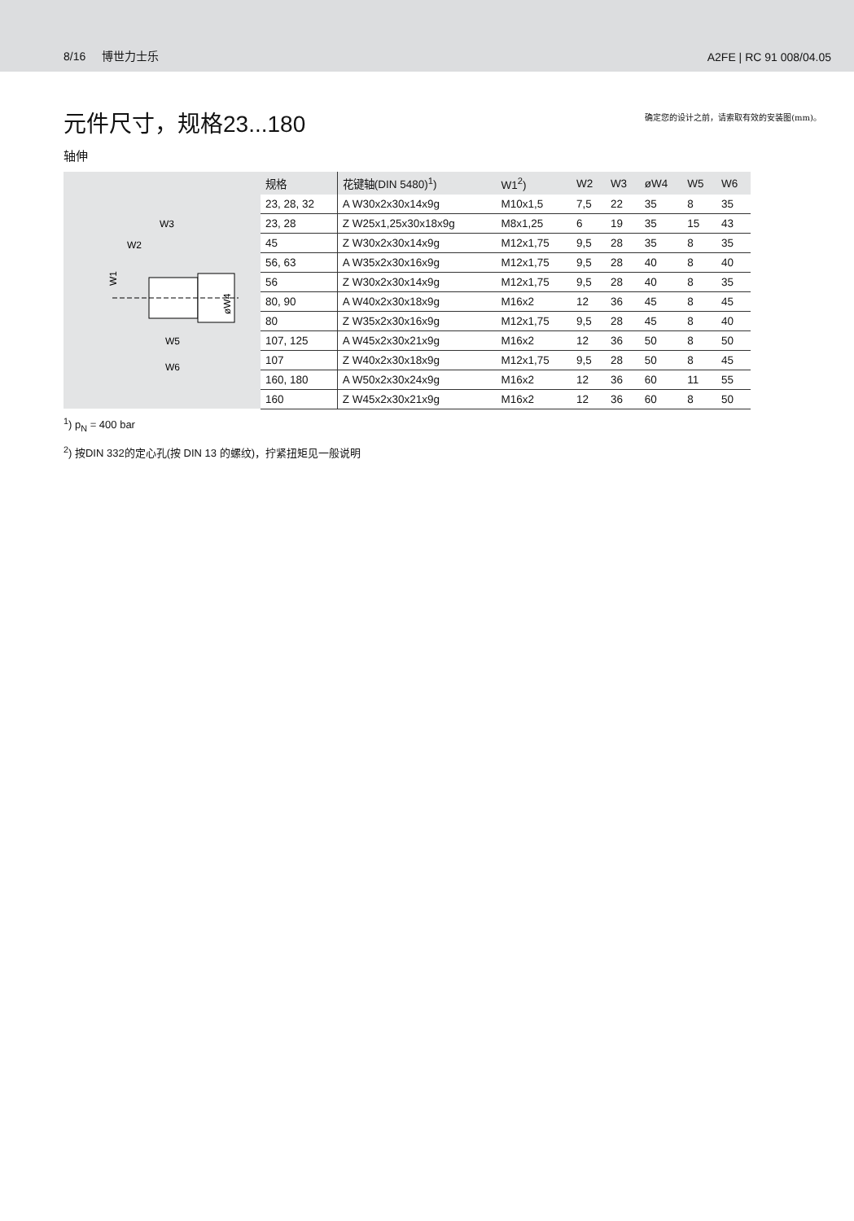8/16 博世力士乐 A2FE | RC 91 008/04.05
元件尺寸，规格23...180
确定您的设计之前，请索取有效的安装图(mm)。
轴伸
W3
W2
W1
øW4
W5
W6
| 规格 | 花键轴(DIN 5480)<sup>1</sup>) | W1<sup>2</sup>) | W2 | W3 | øW4 | W5 | W6 |
| --- | --- | --- | --- | --- | --- | --- | --- |
| 23, 28, 32 | A W30x2x30x14x9g | M10x1,5 | 7,5 | 22 | 35 | 8 | 35 |
| 23, 28 | Z W25x1,25x30x18x9g | M8x1,25 | 6 | 19 | 35 | 15 | 43 |
| 45 | Z W30x2x30x14x9g | M12x1,75 | 9,5 | 28 | 35 | 8 | 35 |
| 56, 63 | A W35x2x30x16x9g | M12x1,75 | 9,5 | 28 | 40 | 8 | 40 |
| 56 | Z W30x2x30x14x9g | M12x1,75 | 9,5 | 28 | 40 | 8 | 35 |
| 80, 90 | A W40x2x30x18x9g | M16x2 | 12 | 36 | 45 | 8 | 45 |
| 80 | Z W35x2x30x16x9g | M12x1,75 | 9,5 | 28 | 45 | 8 | 40 |
| 107, 125 | A W45x2x30x21x9g | M16x2 | 12 | 36 | 50 | 8 | 50 |
| 107 | Z W40x2x30x18x9g | M12x1,75 | 9,5 | 28 | 50 | 8 | 45 |
| 160, 180 | A W50x2x30x24x9g | M16x2 | 12 | 36 | 60 | 11 | 55 |
| 160 | Z W45x2x30x21x9g | M16x2 | 12 | 36 | 60 | 8 | 50 |
<sup>1</sup>) p<sub>N</sub> = 400 bar
<sup>2</sup>) 按DIN 332的定心孔(按 DIN 13 的螺纹)，拧紧扭矩见一般说明